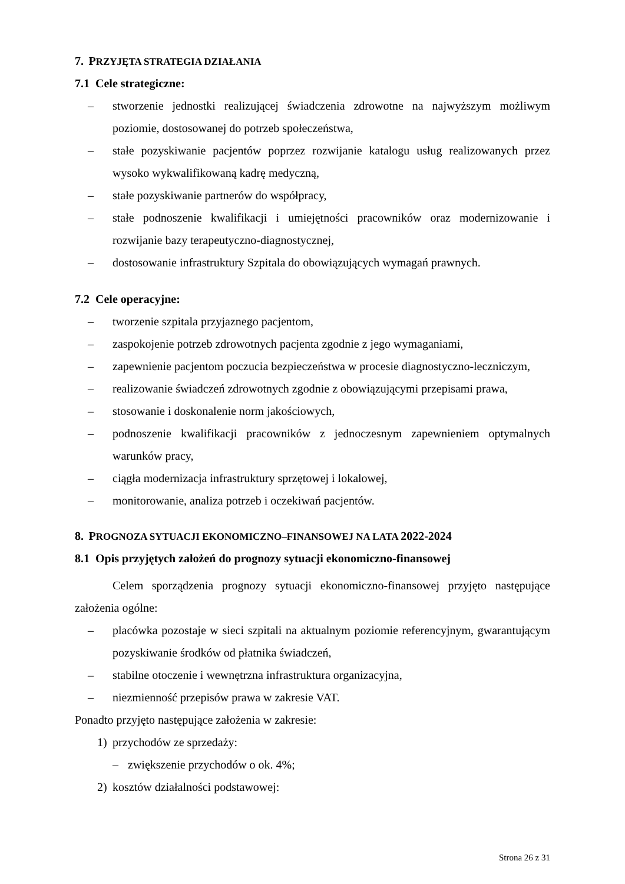7. PRZYJĘTA STRATEGIA DZIAŁANIA
7.1 Cele strategiczne:
– stworzenie jednostki realizującej świadczenia zdrowotne na najwyższym możliwym poziomie, dostosowanej do potrzeb społeczeństwa,
– stałe pozyskiwanie pacjentów poprzez rozwijanie katalogu usług realizowanych przez wysoko wykwalifikowaną kadrę medyczną,
– stałe pozyskiwanie partnerów do współpracy,
– stałe podnoszenie kwalifikacji i umiejętności pracowników oraz modernizowanie i rozwijanie bazy terapeutyczno-diagnostycznej,
– dostosowanie infrastruktury Szpitala do obowiązujących wymagań prawnych.
7.2 Cele operacyjne:
– tworzenie szpitala przyjaznego pacjentom,
– zaspokojenie potrzeb zdrowotnych pacjenta zgodnie z jego wymaganiami,
– zapewnienie pacjentom poczucia bezpieczeństwa w procesie diagnostyczno-leczniczym,
– realizowanie świadczeń zdrowotnych zgodnie z obowiązującymi przepisami prawa,
– stosowanie i doskonalenie norm jakościowych,
– podnoszenie kwalifikacji pracowników z jednoczesnym zapewnieniem optymalnych warunków pracy,
– ciągła modernizacja infrastruktury sprzętowej i lokalowej,
– monitorowanie, analiza potrzeb i oczekiwań pacjentów.
8. PROGNOZA SYTUACJI EKONOMICZNO–FINANSOWEJ NA LATA 2022-2024
8.1 Opis przyjętych założeń do prognozy sytuacji ekonomiczno-finansowej
Celem sporządzenia prognozy sytuacji ekonomiczno-finansowej przyjęto następujące założenia ogólne:
– placówka pozostaje w sieci szpitali na aktualnym poziomie referencyjnym, gwarantującym pozyskiwanie środków od płatnika świadczeń,
– stabilne otoczenie i wewnętrzna infrastruktura organizacyjna,
– niezmienność przepisów prawa w zakresie VAT.
Ponadto przyjęto następujące założenia w zakresie:
1) przychodów ze sprzedaży:
– zwiększenie przychodów o ok. 4%;
2) kosztów działalności podstawowej:
Strona 26 z 31